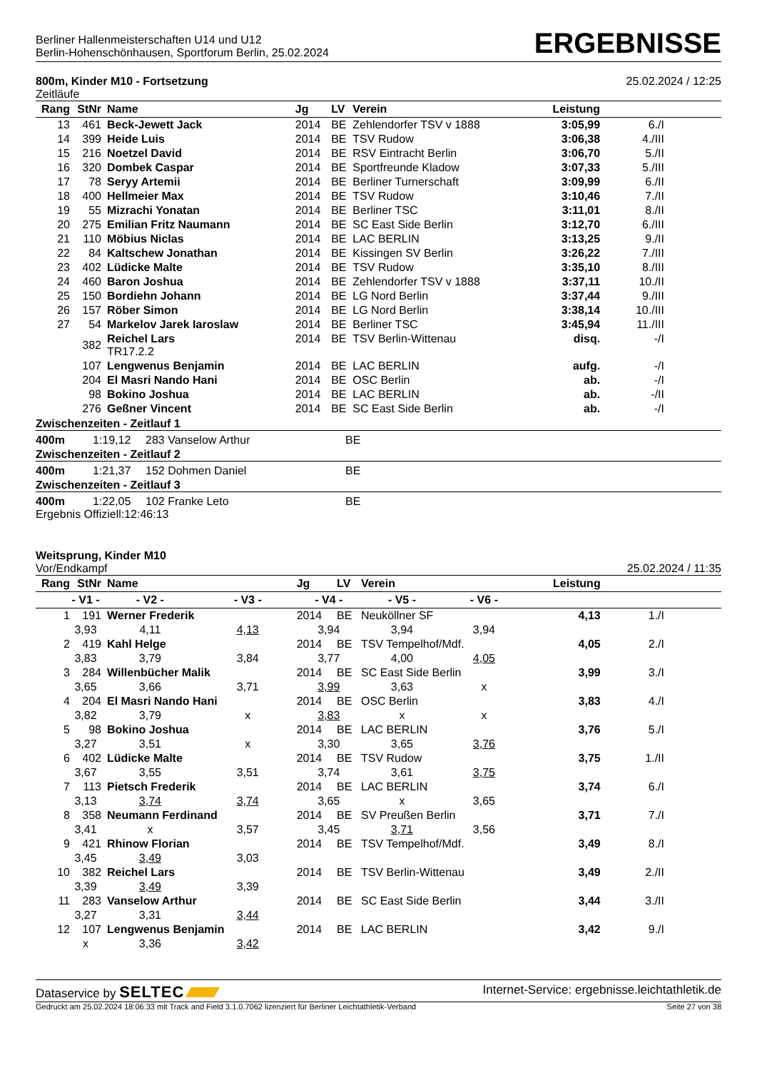Berliner Hallenmeisterschaften U14 und U12
Berlin-Hohenschönhausen, Sportforum Berlin, 25.02.2024
ERGEBNISSE
800m, Kinder M10 - Fortsetzung
Zeitläufe
25.02.2024 / 12:25
| Rang | StNr | Name | Jg | LV | Verein | Leistung | |
| --- | --- | --- | --- | --- | --- | --- | --- |
| 13 | 461 | Beck-Jewett Jack | 2014 | BE | Zehlendorfer TSV v 1888 | 3:05,99 | 6./I |
| 14 | 399 | Heide Luis | 2014 | BE | TSV Rudow | 3:06,38 | 4./III |
| 15 | 216 | Noetzel David | 2014 | BE | RSV Eintracht Berlin | 3:06,70 | 5./II |
| 16 | 320 | Dombek Caspar | 2014 | BE | Sportfreunde Kladow | 3:07,33 | 5./III |
| 17 | 78 | Seryy Artemii | 2014 | BE | Berliner Turnerschaft | 3:09,99 | 6./II |
| 18 | 400 | Hellmeier Max | 2014 | BE | TSV Rudow | 3:10,46 | 7./II |
| 19 | 55 | Mizrachi Yonatan | 2014 | BE | Berliner TSC | 3:11,01 | 8./II |
| 20 | 275 | Emilian Fritz Naumann | 2014 | BE | SC East Side Berlin | 3:12,70 | 6./III |
| 21 | 110 | Möbius Niclas | 2014 | BE | LAC BERLIN | 3:13,25 | 9./II |
| 22 | 84 | Kaltschew Jonathan | 2014 | BE | Kissingen SV Berlin | 3:26,22 | 7./III |
| 23 | 402 | Lüdicke Malte | 2014 | BE | TSV Rudow | 3:35,10 | 8./III |
| 24 | 460 | Baron Joshua | 2014 | BE | Zehlendorfer TSV v 1888 | 3:37,11 | 10./II |
| 25 | 150 | Bordiehn Johann | 2014 | BE | LG Nord Berlin | 3:37,44 | 9./III |
| 26 | 157 | Röber Simon | 2014 | BE | LG Nord Berlin | 3:38,14 | 10./III |
| 27 | 54 | Markelov Jarek Iaroslaw | 2014 | BE | Berliner TSC | 3:45,94 | 11./III |
| | 382 | Reichel Lars TR17.2.2 | 2014 | BE | TSV Berlin-Wittenau | disq. | -/I |
| | 107 | Lengwenus Benjamin | 2014 | BE | LAC BERLIN | aufg. | -/I |
| | 204 | El Masri Nando Hani | 2014 | BE | OSC Berlin | ab. | -/I |
| | 98 | Bokino Joshua | 2014 | BE | LAC BERLIN | ab. | -/II |
| | 276 | Geßner Vincent | 2014 | BE | SC East Side Berlin | ab. | -/I |
Zwischenzeiten - Zeitlauf 1
400m 1:19,12 283 Vanselow Arthur BE
Zwischenzeiten - Zeitlauf 2
400m 1:21,37 152 Dohmen Daniel BE
Zwischenzeiten - Zeitlauf 3
400m 1:22,05 102 Franke Leto BE
Ergebnis Offiziell:12:46:13
Weitsprung, Kinder M10
Vor/Endkampf
25.02.2024 / 11:35
| Rang | StNr | Name | | | Jg | LV | Verein | | Leistung | |
| --- | --- | --- | --- | --- | --- | --- | --- | --- | --- | --- |
| | - V1 - | | - V2 - | - V3 - | - V4 - | | - V5 - | - V6 - | | |
| 1 | 191 | Werner Frederik | | | 2014 | BE | Neuköllner SF | | 4,13 | 1./I |
| | 3,93 | | 4,11 | 4,13 | 3,94 | | 3,94 | 3,94 | | |
| 2 | 419 | Kahl Helge | | | 2014 | BE | TSV Tempelhof/Mdf. | | 4,05 | 2./I |
| | 3,83 | | 3,79 | 3,84 | 3,77 | | 4,00 | 4,05 | | |
| 3 | 284 | Willenbücher Malik | | | 2014 | BE | SC East Side Berlin | | 3,99 | 3./I |
| | 3,65 | | 3,66 | 3,71 | 3,99 | | 3,63 | x | | |
| 4 | 204 | El Masri Nando Hani | | | 2014 | BE | OSC Berlin | | 3,83 | 4./I |
| | 3,82 | | 3,79 | x | 3,83 | | x | x | | |
| 5 | 98 | Bokino Joshua | | | 2014 | BE | LAC BERLIN | | 3,76 | 5./I |
| | 3,27 | | 3,51 | x | 3,30 | | 3,65 | 3,76 | | |
| 6 | 402 | Lüdicke Malte | | | 2014 | BE | TSV Rudow | | 3,75 | 1./II |
| | 3,67 | | 3,55 | 3,51 | 3,74 | | 3,61 | 3,75 | | |
| 7 | 113 | Pietsch Frederik | | | 2014 | BE | LAC BERLIN | | 3,74 | 6./I |
| | 3,13 | | 3,74 | 3,74 | 3,65 | | x | 3,65 | | |
| 8 | 358 | Neumann Ferdinand | | | 2014 | BE | SV Preußen Berlin | | 3,71 | 7./I |
| | 3,41 | | x | 3,57 | 3,45 | | 3,71 | 3,56 | | |
| 9 | 421 | Rhinow Florian | | | 2014 | BE | TSV Tempelhof/Mdf. | | 3,49 | 8./I |
| | 3,45 | | 3,49 | 3,03 | | | | | | |
| 10 | 382 | Reichel Lars | | | 2014 | BE | TSV Berlin-Wittenau | | 3,49 | 2./II |
| | 3,39 | | 3,49 | 3,39 | | | | | | |
| 11 | 283 | Vanselow Arthur | | | 2014 | BE | SC East Side Berlin | | 3,44 | 3./II |
| | 3,27 | | 3,31 | 3,44 | | | | | | |
| 12 | 107 | Lengwenus Benjamin | | | 2014 | BE | LAC BERLIN | | 3,42 | 9./I |
| | x | | 3,36 | 3,42 | | | | | | |
Dataservice by SELTEC
Internet-Service: ergebnisse.leichtathletik.de
Gedruckt am 25.02.2024 18:06:33 mit Track and Field 3.1.0.7062 lizenziert für Berliner Leichtathletik-Verband
Seite 27 von 38